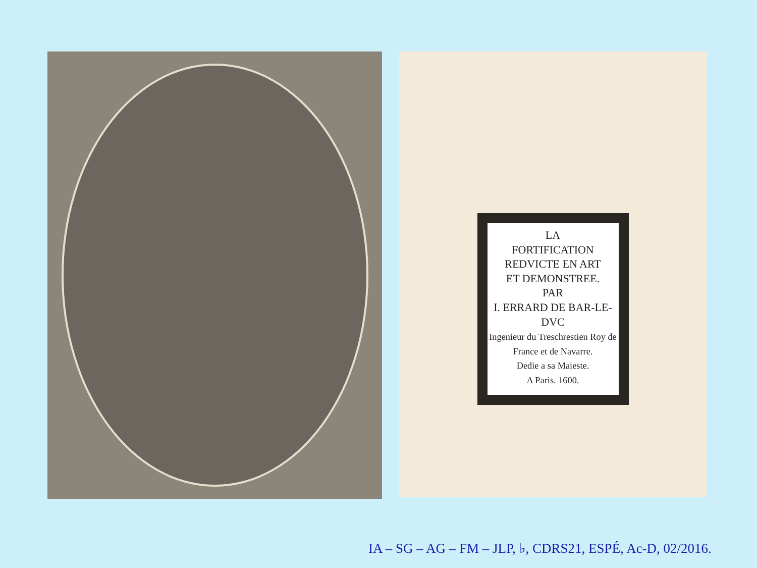LA
FORTIFICATION
REDVICTE EN ART
ET DEMONSTREE.
PAR
I. ERRARD DE BAR-LE-DVC
Ingenieur du Treschrestien Roy de France et de Navarre.
Dedie a sa Maieste.
A Paris. 1600.
IA – SG – AG – FM – JLP, ♭, CDRS21, ESPÉ, Ac-D, 02/2016.